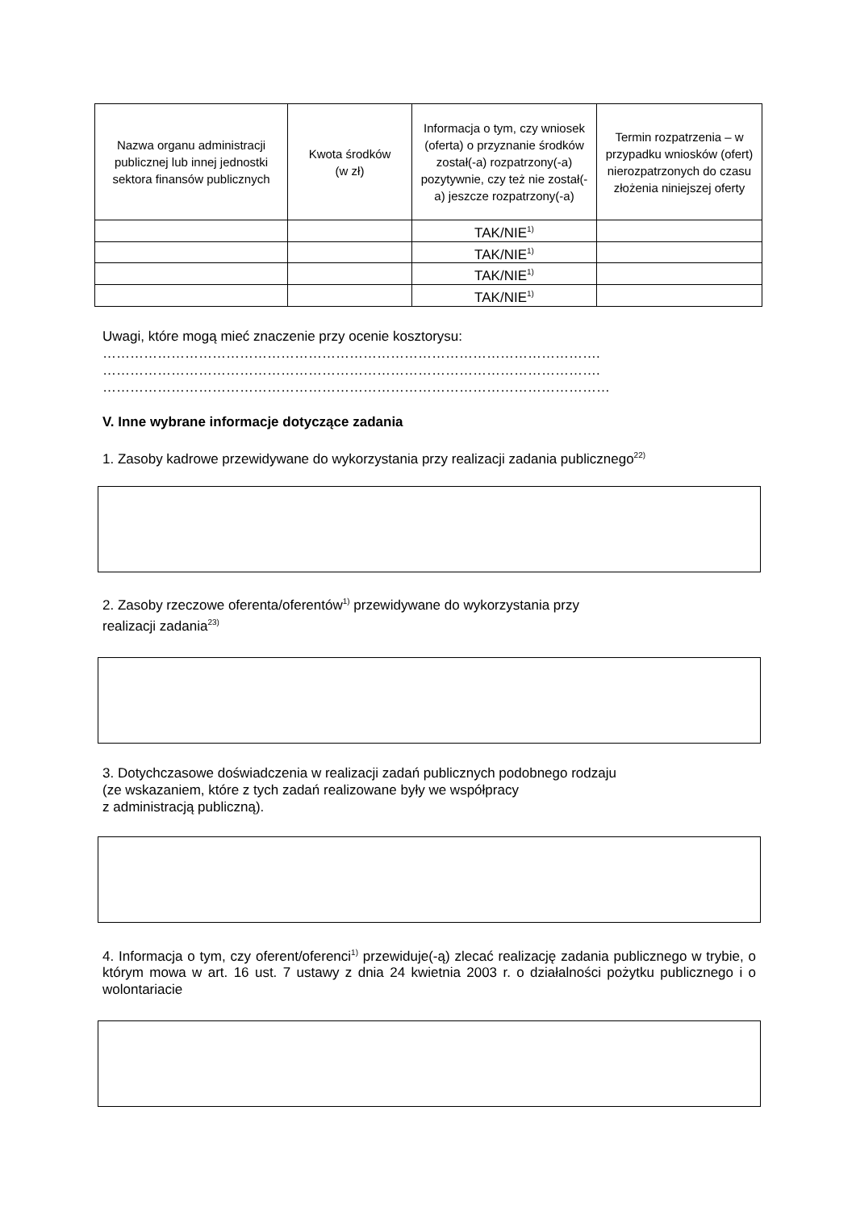| Nazwa organu administracji publicznej lub innej jednostki sektora finansów publicznych | Kwota środków (w zł) | Informacja o tym, czy wniosek (oferta) o przyznanie środków został(-a) rozpatrzony(-a) pozytywnie, czy też nie został(-a) jeszcze rozpatrzony(-a) | Termin rozpatrzenia – w przypadku wniosków (ofert) nierozpatrzonych do czasu złożenia niniejszej oferty |
| --- | --- | --- | --- |
| | | TAK/NIE<sup>1)</sup> | |
| | | TAK/NIE<sup>1)</sup> | |
| | | TAK/NIE<sup>1)</sup> | |
| | | TAK/NIE<sup>1)</sup> | |
Uwagi, które mogą mieć znaczenie przy ocenie kosztorysu:
……………………………………………………………………………………………….
……………………………………………………………………………………………….
…………………………………………………………………………………………………
V. Inne wybrane informacje dotyczące zadania
1. Zasoby kadrowe przewidywane do wykorzystania przy realizacji zadania publicznego<sup>22)</sup>
2. Zasoby rzeczowe oferenta/oferentów<sup>1)</sup> przewidywane do wykorzystania przy
realizacji zadania<sup>23)</sup>
3. Dotychczasowe doświadczenia w realizacji zadań publicznych podobnego rodzaju
(ze wskazaniem, które z tych zadań realizowane były we współpracy
z administracją publiczną).
4. Informacja o tym, czy oferent/oferenci<sup>1)</sup> przewiduje(-ą) zlecać realizację zadania publicznego w trybie, o którym mowa w art. 16 ust. 7 ustawy z dnia 24 kwietnia 2003 r. o działalności pożytku publicznego i o wolontariacie